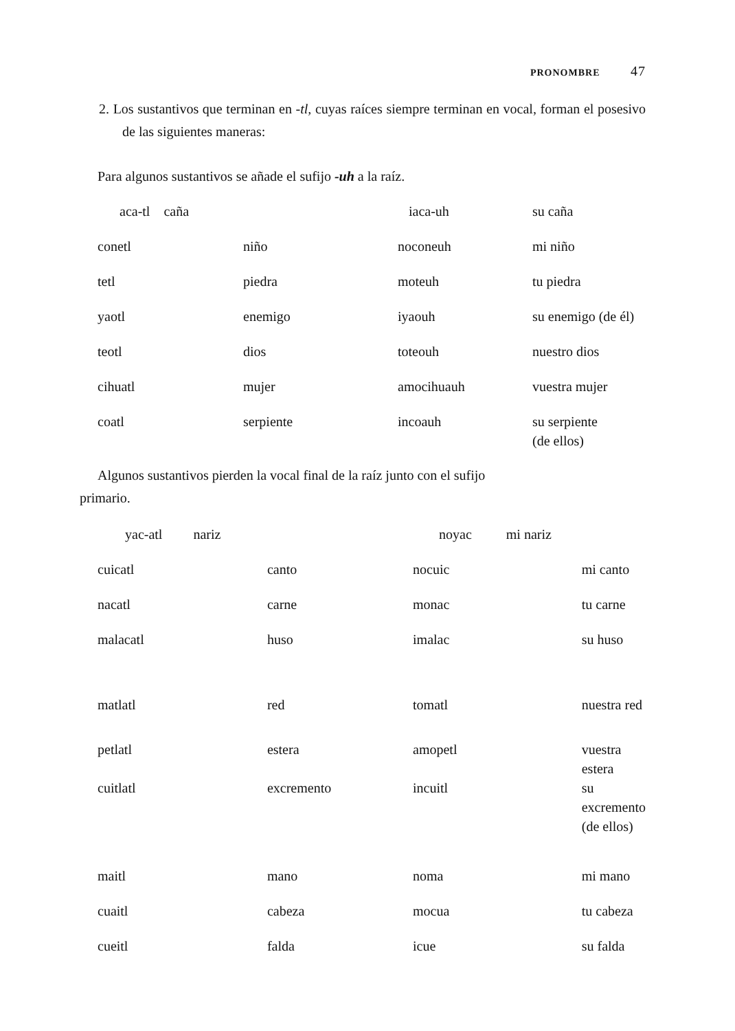PRONOMBRE 47
2. Los sustantivos que terminan en -tl, cuyas raíces siempre terminan en vocal, forman el posesivo de las siguientes maneras:
Para algunos sustantivos se añade el sufijo -uh a la raíz.
| aca-tl caña | | iaca-uh | su caña |
| conetl | niño | noconeuh | mi niño |
| tetl | piedra | moteuh | tu piedra |
| yaotl | enemigo | iyaouh | su enemigo (de él) |
| teotl | dios | toteouh | nuestro dios |
| cihuatl | mujer | amocihuauh | vuestra mujer |
| coatl | serpiente | incoauh | su serpiente (de ellos) |
Algunos sustantivos pierden la vocal final de la raíz junto con el sufijo
primario.
| yac-atl nariz | | noyac mi nariz | |
| cuicatl | canto | nocuic | mi canto |
| nacatl | carne | monac | tu carne |
| malacatl | huso | imalac | su huso |
| matlatl | red | tomatl | nuestra red |
| petlatl | estera | amopetl | vuestra estera |
| cuitlatl | excremento | incuitl | su excremento (de ellos) |
| maitl | mano | noma | mi mano |
| cuaitl | cabeza | mocua | tu cabeza |
| cueitl | falda | icue | su falda |